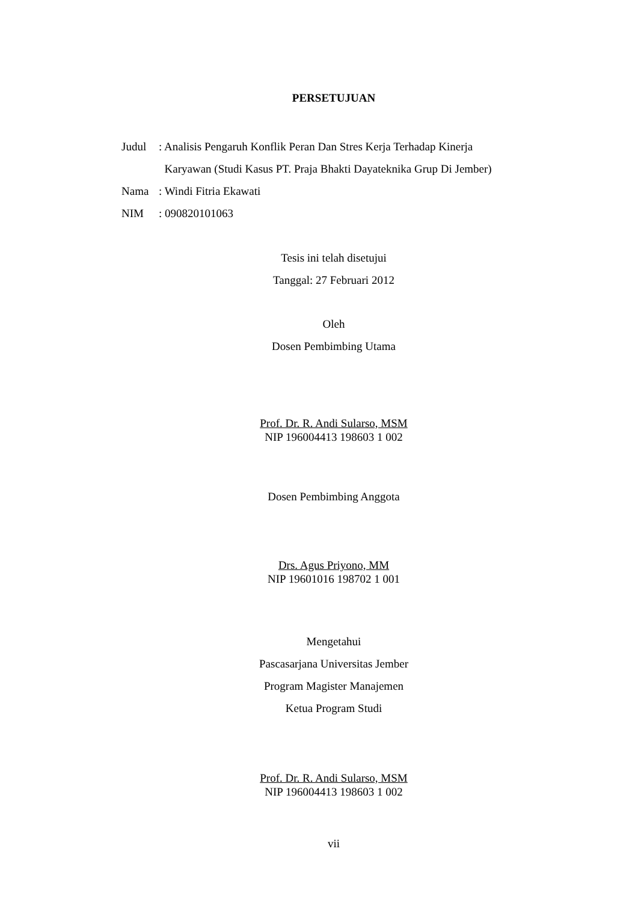PERSETUJUAN
| Judul | : Analisis Pengaruh Konflik Peran Dan Stres Kerja Terhadap Kinerja Karyawan (Studi Kasus PT. Praja Bhakti Dayateknika Grup Di Jember) |
| Nama | : Windi Fitria Ekawati |
| NIM | : 090820101063 |
Tesis ini telah disetujui
Tanggal: 27 Februari 2012
Oleh
Dosen Pembimbing Utama
Prof. Dr. R. Andi Sularso, MSM
NIP 196004413 198603 1 002
Dosen Pembimbing Anggota
Drs. Agus Priyono, MM
NIP 19601016 198702 1 001
Mengetahui
Pascasarjana Universitas Jember
Program Magister Manajemen
Ketua Program Studi
Prof. Dr. R. Andi Sularso, MSM
NIP 196004413 198603 1 002
vii